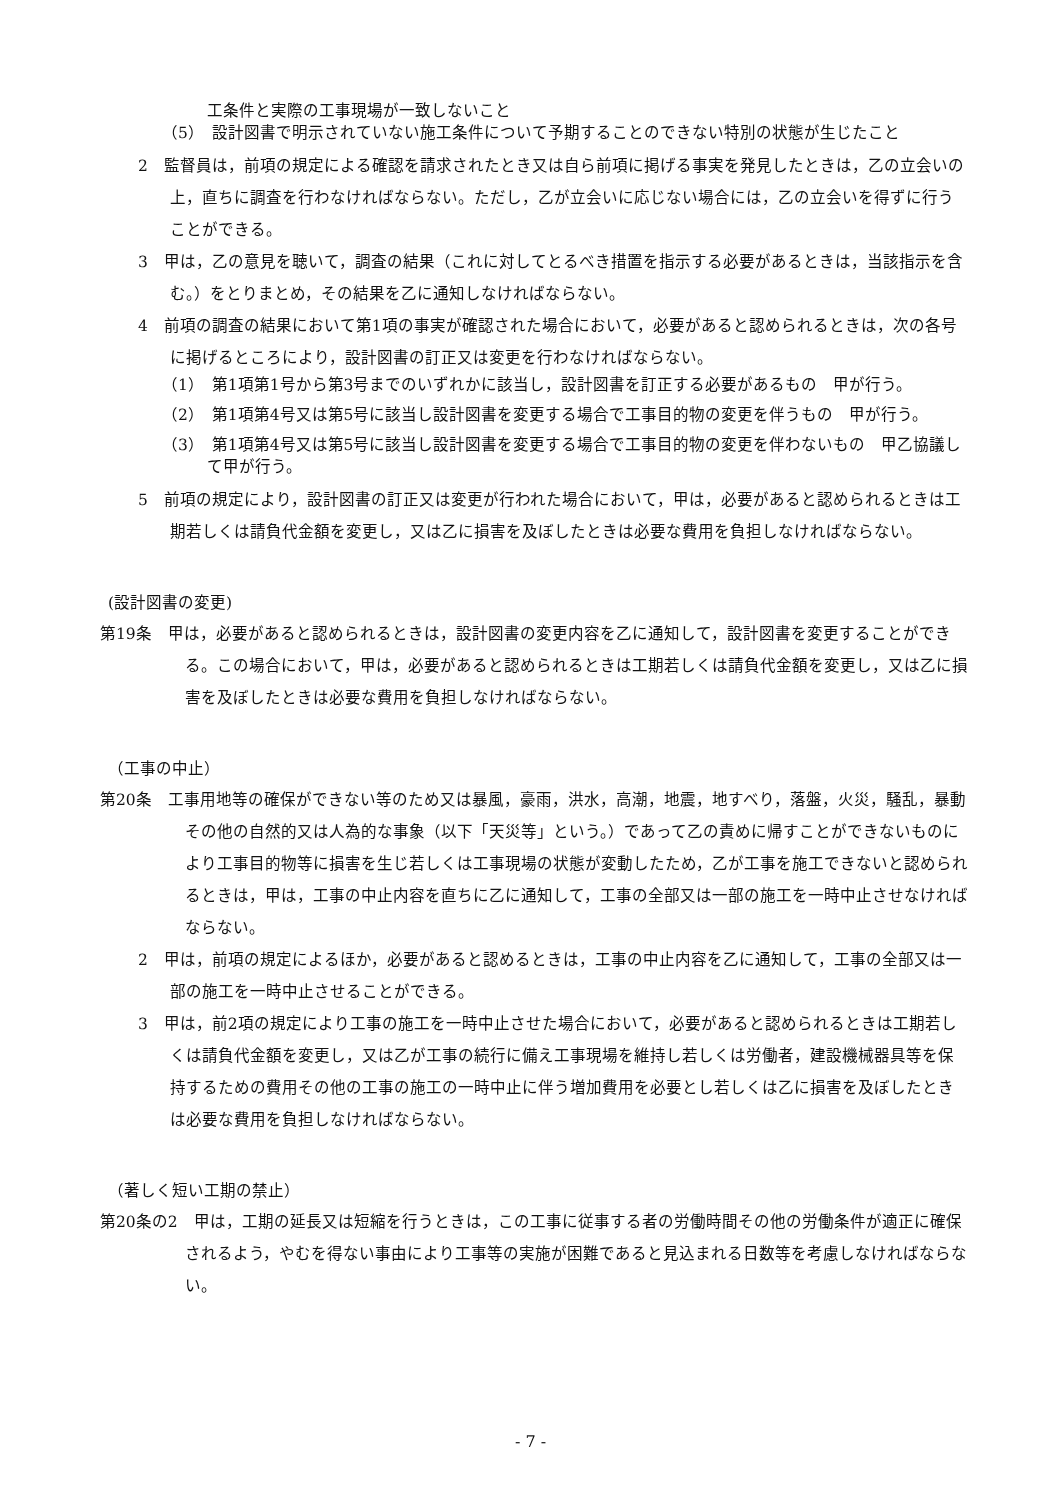工条件と実際の工事現場が一致しないこと
（5）　設計図書で明示されていない施工条件について予期することのできない特別の状態が生じたこと
2　監督員は，前項の規定による確認を請求されたとき又は自ら前項に掲げる事実を発見したときは，乙の立会いの上，直ちに調査を行わなければならない。ただし，乙が立会いに応じない場合には，乙の立会いを得ずに行うことができる。
3　甲は，乙の意見を聴いて，調査の結果（これに対してとるべき措置を指示する必要があるときは，当該指示を含む。）をとりまとめ，その結果を乙に通知しなければならない。
4　前項の調査の結果において第1項の事実が確認された場合において，必要があると認められるときは，次の各号に掲げるところにより，設計図書の訂正又は変更を行わなければならない。
（1）　第1項第1号から第3号までのいずれかに該当し，設計図書を訂正する必要があるもの　甲が行う。
（2）　第1項第4号又は第5号に該当し設計図書を変更する場合で工事目的物の変更を伴うもの　甲が行う。
（3）　第1項第4号又は第5号に該当し設計図書を変更する場合で工事目的物の変更を伴わないもの　甲乙協議して甲が行う。
5　前項の規定により，設計図書の訂正又は変更が行われた場合において，甲は，必要があると認められるときは工期若しくは請負代金額を変更し，又は乙に損害を及ぼしたときは必要な費用を負担しなければならない。
(設計図書の変更)
第19条　甲は，必要があると認められるときは，設計図書の変更内容を乙に通知して，設計図書を変更することができる。この場合において，甲は，必要があると認められるときは工期若しくは請負代金額を変更し，又は乙に損害を及ぼしたときは必要な費用を負担しなければならない。
（工事の中止）
第20条　工事用地等の確保ができない等のため又は暴風，豪雨，洪水，高潮，地震，地すべり，落盤，火災，騒乱，暴動その他の自然的又は人為的な事象（以下「天災等」という。）であって乙の責めに帰すことができないものにより工事目的物等に損害を生じ若しくは工事現場の状態が変動したため，乙が工事を施工できないと認められるときは，甲は，工事の中止内容を直ちに乙に通知して，工事の全部又は一部の施工を一時中止させなければならない。
2　甲は，前項の規定によるほか，必要があると認めるときは，工事の中止内容を乙に通知して，工事の全部又は一部の施工を一時中止させることができる。
3　甲は，前2項の規定により工事の施工を一時中止させた場合において，必要があると認められるときは工期若しくは請負代金額を変更し，又は乙が工事の続行に備え工事現場を維持し若しくは労働者，建設機械器具等を保持するための費用その他の工事の施工の一時中止に伴う増加費用を必要とし若しくは乙に損害を及ぼしたときは必要な費用を負担しなければならない。
（著しく短い工期の禁止）
第20条の2　甲は，工期の延長又は短縮を行うときは，この工事に従事する者の労働時間その他の労働条件が適正に確保されるよう，やむを得ない事由により工事等の実施が困難であると見込まれる日数等を考慮しなければならない。
- 7 -